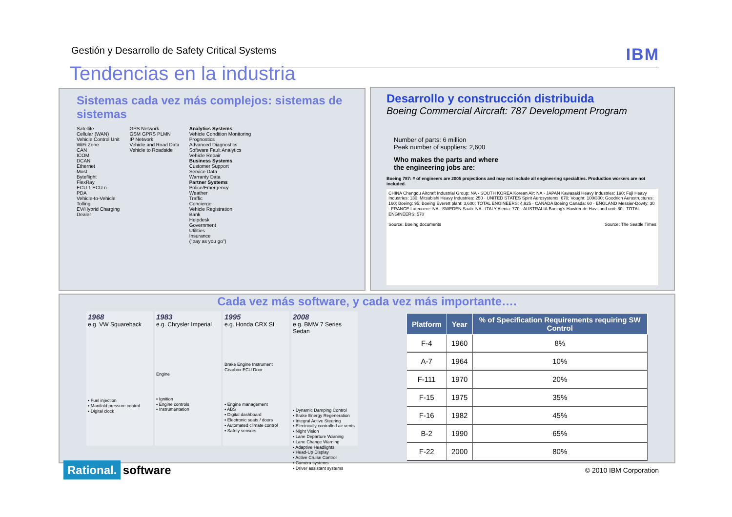Gestión y Desarrollo de Safety Critical Systems IBM
Tendencias en la industria
Sistemas cada vez más complejos: sistemas de sistemas
Satellite
Cellular (WAN)
Vehicle Control Unit
WiFi Zone
CAN
ICOM
DCAN
Ethernet
Most
Byteflight
FlexRay
ECU 1 ECU n
PDA
Vehicle-to-Vehicle
Tolling
EV/Hybrid Charging
Dealer
GPS Network
GSM GPRS PLMN
IP Network
Vehicle and Road Data
Vehicle to Roadside
Analytics Systems
Vehicle Condition Monitoring
Prognostics
Advanced Diagnostics
Software Fault Analytics
Vehicle Repair
Business Systems
Customer Support
Service Data
Warranty Data
Partner Systems
Police/Emergency
Weather
Traffic
Concierge
Vehicle Registration
Bank
Helpdesk
Government
Utilities
Insurance
("pay as you go")
Desarrollo y construcción distribuida
Boeing Commercial Aircraft: 787 Development Program
Number of parts: 6 million
Peak number of suppliers: 2,600
Who makes the parts and where
the engineering jobs are:
Boeing 787: # of engineers are 2005 projections and may not include all engineering specialties. Production workers are not included.
CHINA Chengdu Aircraft Industrial Group: NA · SOUTH KOREA Korean Air: NA · JAPAN Kawasaki Heavy Industries: 190; Fuji Heavy Industries: 130; Mitsubishi Heavy Industries: 250 · UNITED STATES Spirit Aerosystems: 670; Vought: 100/300; Goodrich Aerostructures: 160; Boeing: 95; Boeing Everett plant: 3,600; TOTAL ENGINEERS: 4,925 · CANADA Boeing Canada: 60 · ENGLAND Messier-Dowty: 30 · FRANCE Latecoere: NA · SWEDEN Saab: NA · ITALY Alenia: 770 · AUSTRALIA Boeing's Hawker de Havilland unit: 80 · TOTAL ENGINEERS: 570
Source: Boeing documents Source: The Seattle Times
Cada vez más software, y cada vez más importante….
1968
e.g. VW Squareback
▪ Fuel injection
▪ Manifold pressure control
▪ Digital clock
1983
e.g. Chrysler Imperial
Engine
▪ Ignition
▪ Engine controls
▪ Instrumentation
1995
e.g. Honda CRX SI
Brake Engine Instrument Gearbox ECU Door
▪ Engine management
▪ ABS
▪ Digital dashboard
▪ Electronic seats / doors
▪ Automated climate control
▪ Safety sensors
2008
e.g. BMW 7 Series Sedan
▪ Dynamic Damping Control
▪ Brake Energy Regeneration
▪ Integral Active Steering
▪ Electrically controlled air vents
▪ Night Vision
▪ Lane Departure Warning
▪ Lane Change Warning
▪ Adaptive Headlights
▪ Head-Up Display
▪ Active Cruise Control
▪ Camera systems
▪ Driver assistant systems
| Platform | Year | % of Specification Requirements requiring SW Control |
| --- | --- | --- |
| F-4 | 1960 | 8% |
| A-7 | 1964 | 10% |
| F-111 | 1970 | 20% |
| F-15 | 1975 | 35% |
| F-16 | 1982 | 45% |
| B-2 | 1990 | 65% |
| F-22 | 2000 | 80% |
Rational. software
© 2010 IBM Corporation